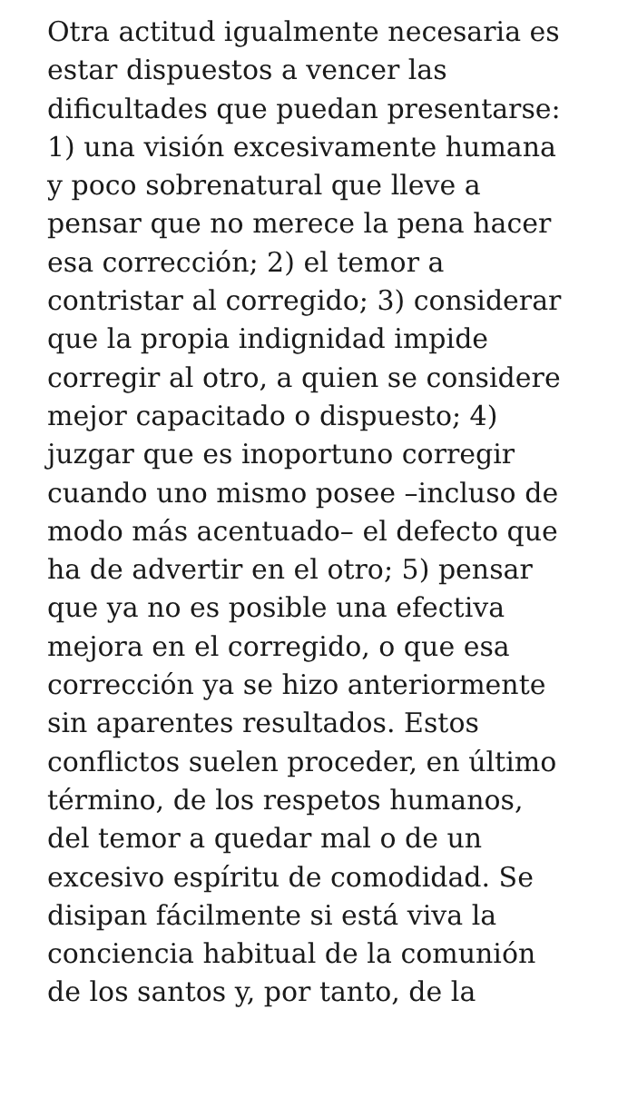Otra actitud igualmente necesaria es
estar dispuestos a vencer las
dificultades que puedan presentarse:
1) una visión excesivamente humana
y poco sobrenatural que lleve a
pensar que no merece la pena hacer
esa corrección; 2) el temor a
contristar al corregido; 3) considerar
que la propia indignidad impide
corregir al otro, a quien se considere
mejor capacitado o dispuesto; 4)
juzgar que es inoportuno corregir
cuando uno mismo posee –incluso de
modo más acentuado– el defecto que
ha de advertir en el otro; 5) pensar
que ya no es posible una efectiva
mejora en el corregido, o que esa
corrección ya se hizo anteriormente
sin aparentes resultados. Estos
conflictos suelen proceder, en último
término, de los respetos humanos,
del temor a quedar mal o de un
excesivo espíritu de comodidad. Se
disipan fácilmente si está viva la
conciencia habitual de la comunión
de los santos y, por tanto, de la